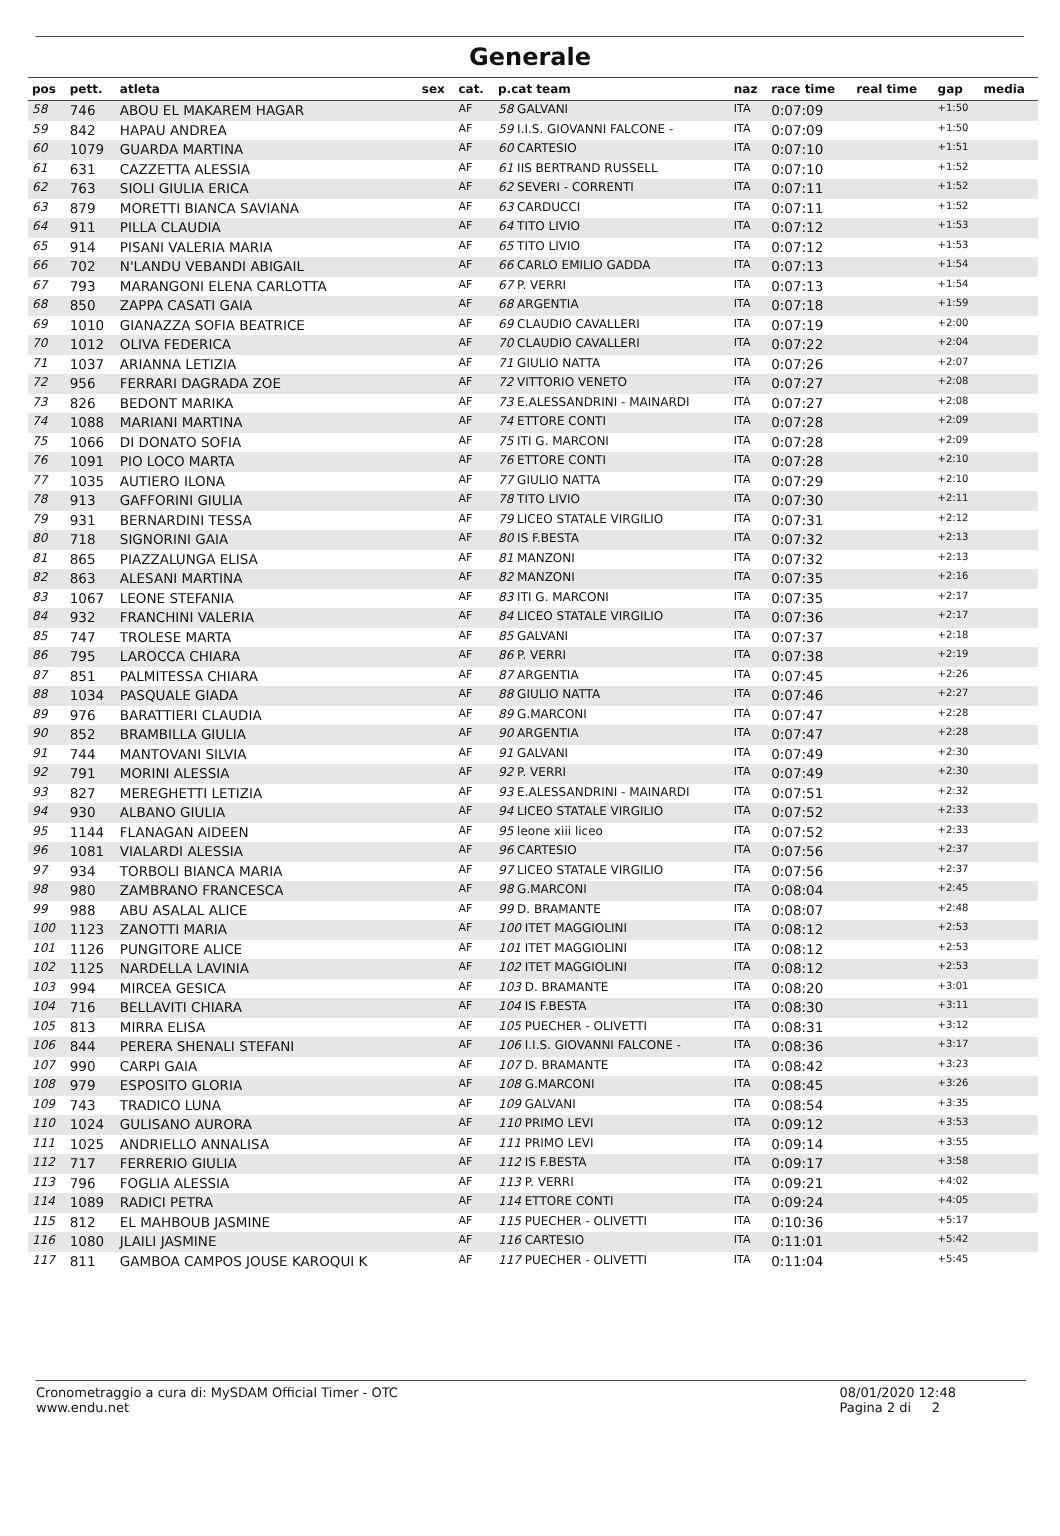Generale
| pos | pett. | atleta | sex | cat. | p.cat team | naz | race time | real time | gap | media |
| --- | --- | --- | --- | --- | --- | --- | --- | --- | --- | --- |
| 58 | 746 | ABOU EL MAKAREM HAGAR | | AF | 58 GALVANI | ITA | 0:07:09 | | +1:50 | |
| 59 | 842 | HAPAU ANDREA | | AF | 59 I.I.S. GIOVANNI FALCONE - | ITA | 0:07:09 | | +1:50 | |
| 60 | 1079 | GUARDA MARTINA | | AF | 60 CARTESIO | ITA | 0:07:10 | | +1:51 | |
| 61 | 631 | CAZZETTA ALESSIA | | AF | 61 IIS BERTRAND RUSSELL | ITA | 0:07:10 | | +1:52 | |
| 62 | 763 | SIOLI GIULIA ERICA | | AF | 62 SEVERI - CORRENTI | ITA | 0:07:11 | | +1:52 | |
| 63 | 879 | MORETTI BIANCA SAVIANA | | AF | 63 CARDUCCI | ITA | 0:07:11 | | +1:52 | |
| 64 | 911 | PILLA CLAUDIA | | AF | 64 TITO LIVIO | ITA | 0:07:12 | | +1:53 | |
| 65 | 914 | PISANI VALERIA MARIA | | AF | 65 TITO LIVIO | ITA | 0:07:12 | | +1:53 | |
| 66 | 702 | N'LANDU VEBANDI ABIGAIL | | AF | 66 CARLO EMILIO GADDA | ITA | 0:07:13 | | +1:54 | |
| 67 | 793 | MARANGONI ELENA CARLOTTA | | AF | 67 P. VERRI | ITA | 0:07:13 | | +1:54 | |
| 68 | 850 | ZAPPA CASATI GAIA | | AF | 68 ARGENTIA | ITA | 0:07:18 | | +1:59 | |
| 69 | 1010 | GIANAZZA SOFIA BEATRICE | | AF | 69 CLAUDIO CAVALLERI | ITA | 0:07:19 | | +2:00 | |
| 70 | 1012 | OLIVA FEDERICA | | AF | 70 CLAUDIO CAVALLERI | ITA | 0:07:22 | | +2:04 | |
| 71 | 1037 | ARIANNA LETIZIA | | AF | 71 GIULIO NATTA | ITA | 0:07:26 | | +2:07 | |
| 72 | 956 | FERRARI DAGRADA ZOE | | AF | 72 VITTORIO VENETO | ITA | 0:07:27 | | +2:08 | |
| 73 | 826 | BEDONT MARIKA | | AF | 73 E.ALESSANDRINI - MAINARDI | ITA | 0:07:27 | | +2:08 | |
| 74 | 1088 | MARIANI MARTINA | | AF | 74 ETTORE CONTI | ITA | 0:07:28 | | +2:09 | |
| 75 | 1066 | DI DONATO SOFIA | | AF | 75 ITI G. MARCONI | ITA | 0:07:28 | | +2:09 | |
| 76 | 1091 | PIO LOCO MARTA | | AF | 76 ETTORE CONTI | ITA | 0:07:28 | | +2:10 | |
| 77 | 1035 | AUTIERO ILONA | | AF | 77 GIULIO NATTA | ITA | 0:07:29 | | +2:10 | |
| 78 | 913 | GAFFORINI GIULIA | | AF | 78 TITO LIVIO | ITA | 0:07:30 | | +2:11 | |
| 79 | 931 | BERNARDINI TESSA | | AF | 79 LICEO STATALE VIRGILIO | ITA | 0:07:31 | | +2:12 | |
| 80 | 718 | SIGNORINI GAIA | | AF | 80 IS F.BESTA | ITA | 0:07:32 | | +2:13 | |
| 81 | 865 | PIAZZALUNGA ELISA | | AF | 81 MANZONI | ITA | 0:07:32 | | +2:13 | |
| 82 | 863 | ALESANI MARTINA | | AF | 82 MANZONI | ITA | 0:07:35 | | +2:16 | |
| 83 | 1067 | LEONE STEFANIA | | AF | 83 ITI G. MARCONI | ITA | 0:07:35 | | +2:17 | |
| 84 | 932 | FRANCHINI VALERIA | | AF | 84 LICEO STATALE VIRGILIO | ITA | 0:07:36 | | +2:17 | |
| 85 | 747 | TROLESE MARTA | | AF | 85 GALVANI | ITA | 0:07:37 | | +2:18 | |
| 86 | 795 | LAROCCA CHIARA | | AF | 86 P. VERRI | ITA | 0:07:38 | | +2:19 | |
| 87 | 851 | PALMITESSA CHIARA | | AF | 87 ARGENTIA | ITA | 0:07:45 | | +2:26 | |
| 88 | 1034 | PASQUALE GIADA | | AF | 88 GIULIO NATTA | ITA | 0:07:46 | | +2:27 | |
| 89 | 976 | BARATTIERI CLAUDIA | | AF | 89 G.MARCONI | ITA | 0:07:47 | | +2:28 | |
| 90 | 852 | BRAMBILLA GIULIA | | AF | 90 ARGENTIA | ITA | 0:07:47 | | +2:28 | |
| 91 | 744 | MANTOVANI SILVIA | | AF | 91 GALVANI | ITA | 0:07:49 | | +2:30 | |
| 92 | 791 | MORINI ALESSIA | | AF | 92 P. VERRI | ITA | 0:07:49 | | +2:30 | |
| 93 | 827 | MEREGHETTI LETIZIA | | AF | 93 E.ALESSANDRINI - MAINARDI | ITA | 0:07:51 | | +2:32 | |
| 94 | 930 | ALBANO GIULIA | | AF | 94 LICEO STATALE VIRGILIO | ITA | 0:07:52 | | +2:33 | |
| 95 | 1144 | FLANAGAN AIDEEN | | AF | 95 leone xiii liceo | ITA | 0:07:52 | | +2:33 | |
| 96 | 1081 | VIALARDI ALESSIA | | AF | 96 CARTESIO | ITA | 0:07:56 | | +2:37 | |
| 97 | 934 | TORBOLI BIANCA MARIA | | AF | 97 LICEO STATALE VIRGILIO | ITA | 0:07:56 | | +2:37 | |
| 98 | 980 | ZAMBRANO FRANCESCA | | AF | 98 G.MARCONI | ITA | 0:08:04 | | +2:45 | |
| 99 | 988 | ABU ASALAL ALICE | | AF | 99 D. BRAMANTE | ITA | 0:08:07 | | +2:48 | |
| 100 | 1123 | ZANOTTI MARIA | | AF | 100 ITET MAGGIOLINI | ITA | 0:08:12 | | +2:53 | |
| 101 | 1126 | PUNGITORE ALICE | | AF | 101 ITET MAGGIOLINI | ITA | 0:08:12 | | +2:53 | |
| 102 | 1125 | NARDELLA LAVINIA | | AF | 102 ITET MAGGIOLINI | ITA | 0:08:12 | | +2:53 | |
| 103 | 994 | MIRCEA GESICA | | AF | 103 D. BRAMANTE | ITA | 0:08:20 | | +3:01 | |
| 104 | 716 | BELLAVITI CHIARA | | AF | 104 IS F.BESTA | ITA | 0:08:30 | | +3:11 | |
| 105 | 813 | MIRRA ELISA | | AF | 105 PUECHER - OLIVETTI | ITA | 0:08:31 | | +3:12 | |
| 106 | 844 | PERERA SHENALI STEFANI | | AF | 106 I.I.S. GIOVANNI FALCONE - | ITA | 0:08:36 | | +3:17 | |
| 107 | 990 | CARPI GAIA | | AF | 107 D. BRAMANTE | ITA | 0:08:42 | | +3:23 | |
| 108 | 979 | ESPOSITO GLORIA | | AF | 108 G.MARCONI | ITA | 0:08:45 | | +3:26 | |
| 109 | 743 | TRADICO LUNA | | AF | 109 GALVANI | ITA | 0:08:54 | | +3:35 | |
| 110 | 1024 | GULISANO AURORA | | AF | 110 PRIMO LEVI | ITA | 0:09:12 | | +3:53 | |
| 111 | 1025 | ANDRIELLO ANNALISA | | AF | 111 PRIMO LEVI | ITA | 0:09:14 | | +3:55 | |
| 112 | 717 | FERRERIO GIULIA | | AF | 112 IS F.BESTA | ITA | 0:09:17 | | +3:58 | |
| 113 | 796 | FOGLIA ALESSIA | | AF | 113 P. VERRI | ITA | 0:09:21 | | +4:02 | |
| 114 | 1089 | RADICI PETRA | | AF | 114 ETTORE CONTI | ITA | 0:09:24 | | +4:05 | |
| 115 | 812 | EL MAHBOUB JASMINE | | AF | 115 PUECHER - OLIVETTI | ITA | 0:10:36 | | +5:17 | |
| 116 | 1080 | JLAILI JASMINE | | AF | 116 CARTESIO | ITA | 0:11:01 | | +5:42 | |
| 117 | 811 | GAMBOA CAMPOS JOUSE KAROQUI K | | AF | 117 PUECHER - OLIVETTI | ITA | 0:11:04 | | +5:45 | |
Cronometraggio a cura di: MySDAM Official Timer - OTC
www.endu.net
08/01/2020 12:48
Pagina 2 di 2